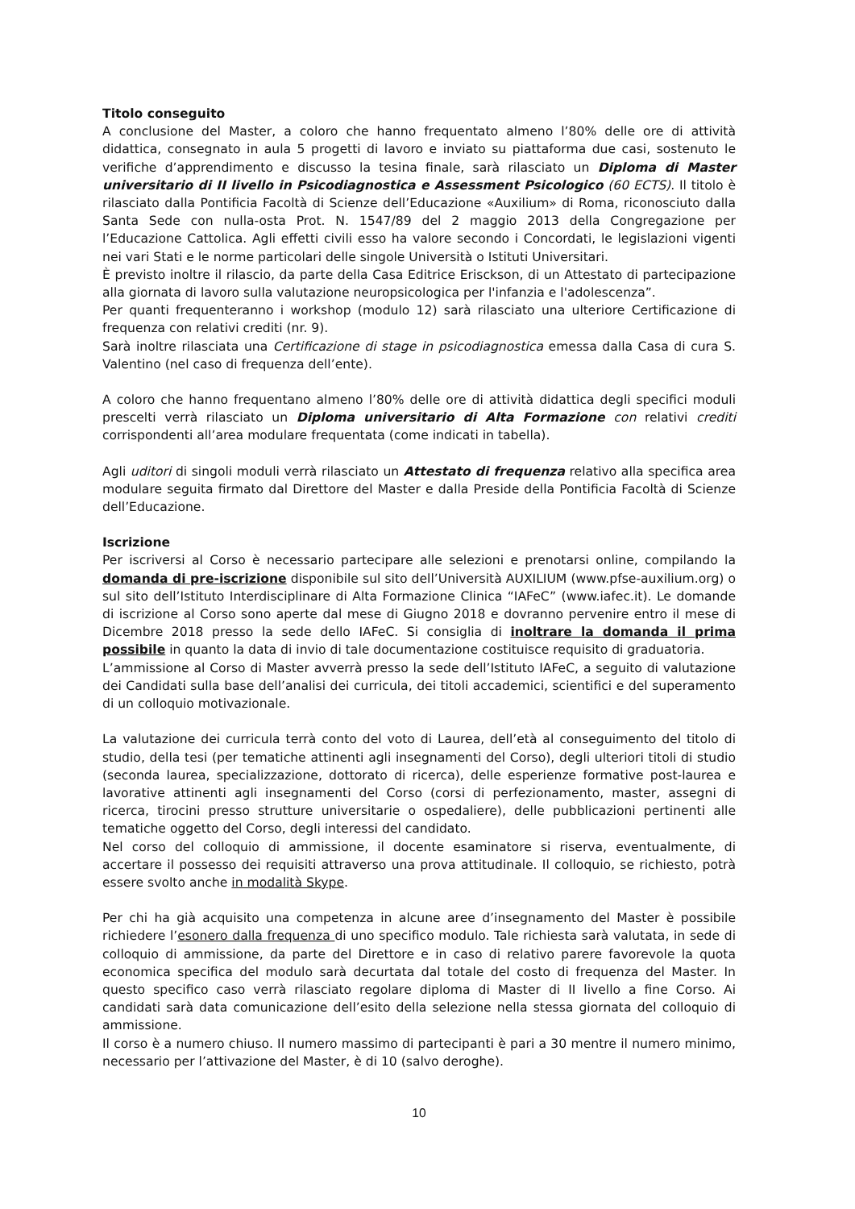Titolo conseguito
A conclusione del Master, a coloro che hanno frequentato almeno l’80% delle ore di attività didattica, consegnato in aula 5 progetti di lavoro e inviato su piattaforma due casi, sostenuto le verifiche d’apprendimento e discusso la tesina finale, sarà rilasciato un Diploma di Master universitario di II livello in Psicodiagnostica e Assessment Psicologico (60 ECTS). Il titolo è rilasciato dalla Pontificia Facoltà di Scienze dell’Educazione «Auxilium» di Roma, riconosciuto dalla Santa Sede con nulla-osta Prot. N. 1547/89 del 2 maggio 2013 della Congregazione per l’Educazione Cattolica. Agli effetti civili esso ha valore secondo i Concordati, le legislazioni vigenti nei vari Stati e le norme particolari delle singole Università o Istituti Universitari.
È previsto inoltre il rilascio, da parte della Casa Editrice Erisckson, di un Attestato di partecipazione alla giornata di lavoro sulla valutazione neuropsicologica per l'infanzia e l'adolescenza”.
Per quanti frequenteranno i workshop (modulo 12) sarà rilasciato una ulteriore Certificazione di frequenza con relativi crediti (nr. 9).
Sarà inoltre rilasciata una Certificazione di stage in psicodiagnostica emessa dalla Casa di cura S. Valentino (nel caso di frequenza dell’ente).
A coloro che hanno frequentano almeno l’80% delle ore di attività didattica degli specifici moduli prescelti verrà rilasciato un Diploma universitario di Alta Formazione con relativi crediti corrispondenti all’area modulare frequentata (come indicati in tabella).
Agli uditori di singoli moduli verrà rilasciato un Attestato di frequenza relativo alla specifica area modulare seguita firmato dal Direttore del Master e dalla Preside della Pontificia Facoltà di Scienze dell’Educazione.
Iscrizione
Per iscriversi al Corso è necessario partecipare alle selezioni e prenotarsi online, compilando la domanda di pre-iscrizione disponibile sul sito dell’Università AUXILIUM (www.pfse-auxilium.org) o sul sito dell’Istituto Interdisciplinare di Alta Formazione Clinica “IAFeC” (www.iafec.it). Le domande di iscrizione al Corso sono aperte dal mese di Giugno 2018 e dovranno pervenire entro il mese di Dicembre 2018 presso la sede dello IAFeC. Si consiglia di inoltrare la domanda il prima possibile in quanto la data di invio di tale documentazione costituisce requisito di graduatoria.
L’ammissione al Corso di Master avverrà presso la sede dell’Istituto IAFeC, a seguito di valutazione dei Candidati sulla base dell’analisi dei curricula, dei titoli accademici, scientifici e del superamento di un colloquio motivazionale.
La valutazione dei curricula terrà conto del voto di Laurea, dell’età al conseguimento del titolo di studio, della tesi (per tematiche attinenti agli insegnamenti del Corso), degli ulteriori titoli di studio (seconda laurea, specializzazione, dottorato di ricerca), delle esperienze formative post-laurea e lavorative attinenti agli insegnamenti del Corso (corsi di perfezionamento, master, assegni di ricerca, tirocini presso strutture universitarie o ospedaliere), delle pubblicazioni pertinenti alle tematiche oggetto del Corso, degli interessi del candidato.
Nel corso del colloquio di ammissione, il docente esaminatore si riserva, eventualmente, di accertare il possesso dei requisiti attraverso una prova attitudinale. Il colloquio, se richiesto, potrà essere svolto anche in modalità Skype.
Per chi ha già acquisito una competenza in alcune aree d’insegnamento del Master è possibile richiedere l’esonero dalla frequenza di uno specifico modulo. Tale richiesta sarà valutata, in sede di colloquio di ammissione, da parte del Direttore e in caso di relativo parere favorevole la quota economica specifica del modulo sarà decurtata dal totale del costo di frequenza del Master. In questo specifico caso verrà rilasciato regolare diploma di Master di II livello a fine Corso. Ai candidati sarà data comunicazione dell’esito della selezione nella stessa giornata del colloquio di ammissione.
Il corso è a numero chiuso. Il numero massimo di partecipanti è pari a 30 mentre il numero minimo, necessario per l’attivazione del Master, è di 10 (salvo deroghe).
10